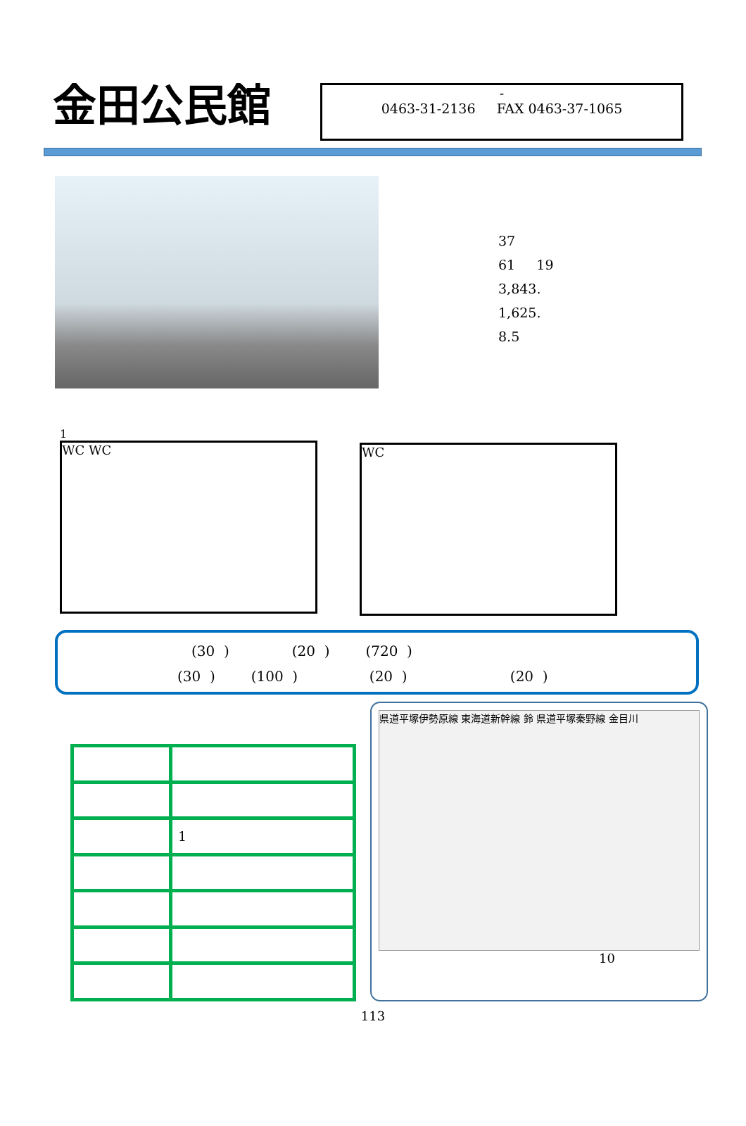金田公民館
-
0463-31-2136 FAX 0463-37-1065
37
61 19
3,843.
1,625.
8.5
1
WC WC
WC
(30 ) (20 ) (720 )
(30 ) (100 ) (20 ) (20 )
| | 1 |
県道平塚伊勢原線 東海道新幹線 鈴 県道平塚秦野線 金目川
10
113